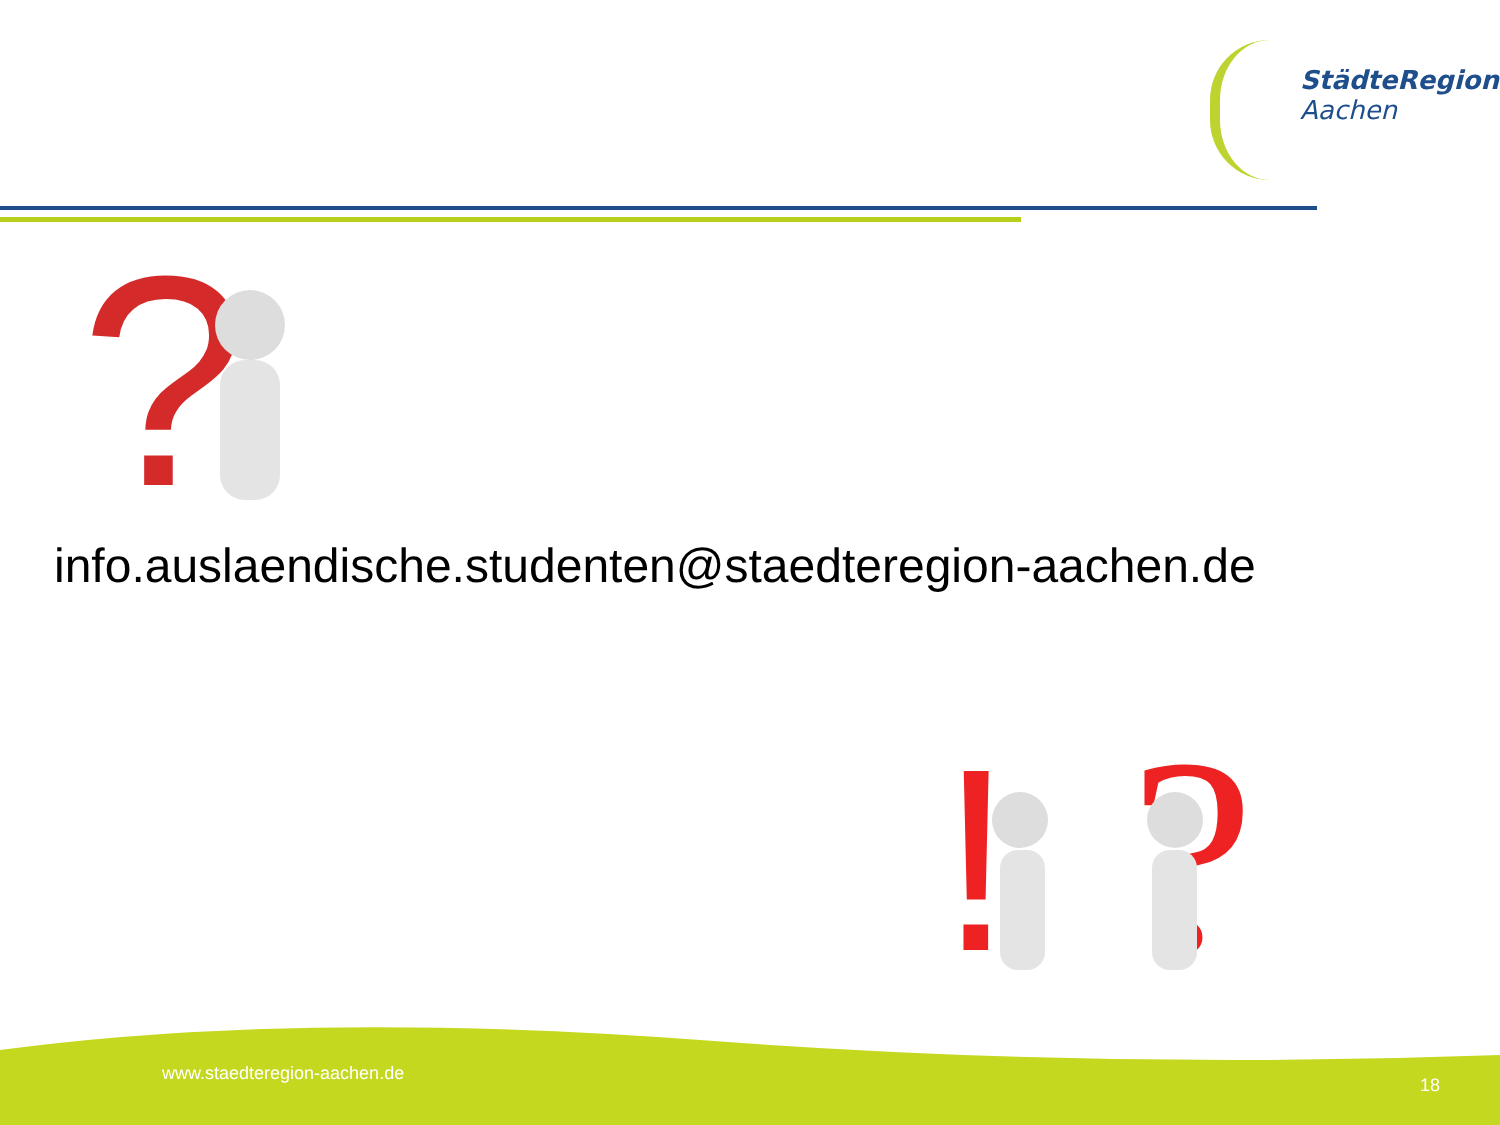StädteRegion
Aachen
?
info.auslaendische.studenten@staedteregion-aachen.de
!
?
www.staedteregion-aachen.de
18